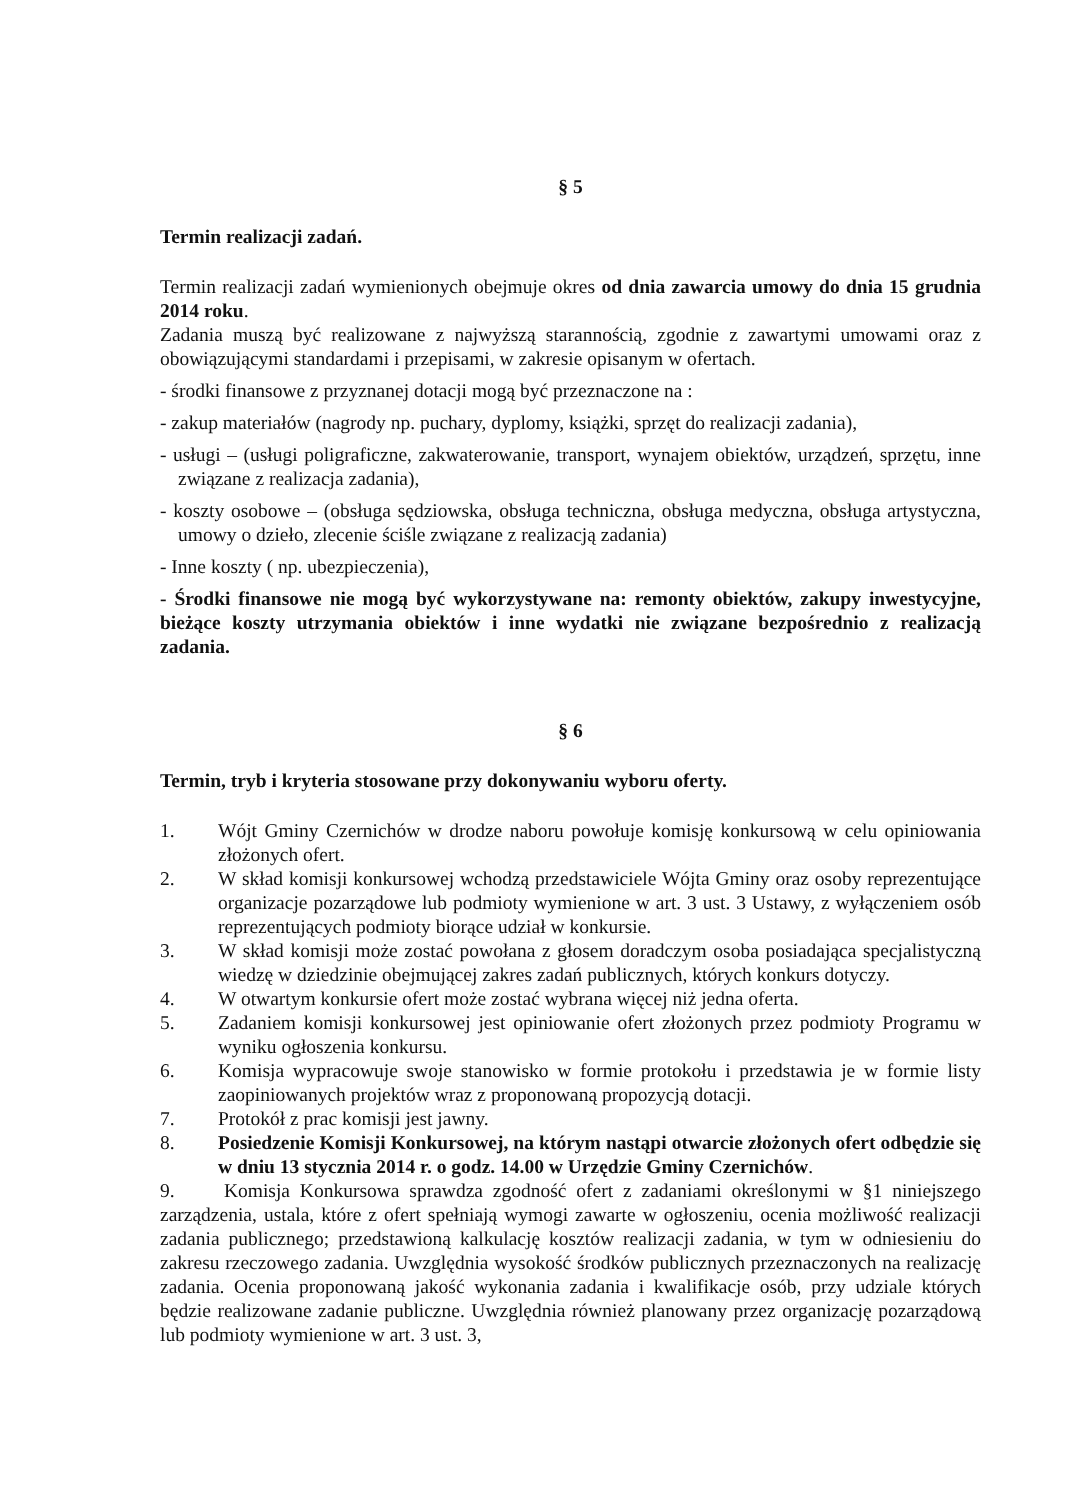§ 5
Termin realizacji zadań.
Termin realizacji zadań wymienionych obejmuje okres od dnia zawarcia umowy do dnia 15 grudnia 2014 roku.
Zadania muszą być realizowane z najwyższą starannością, zgodnie z zawartymi umowami oraz z obowiązującymi standardami i przepisami, w zakresie opisanym w ofertach.
- środki finansowe z przyznanej dotacji mogą być przeznaczone na :
- zakup materiałów (nagrody np. puchary, dyplomy, książki, sprzęt do realizacji zadania),
- usługi – (usługi poligraficzne, zakwaterowanie, transport, wynajem obiektów, urządzeń, sprzętu, inne związane z realizacja zadania),
- koszty osobowe – (obsługa sędziowska, obsługa techniczna, obsługa medyczna, obsługa artystyczna, umowy o dzieło, zlecenie ściśle związane z realizacją zadania)
- Inne koszty ( np. ubezpieczenia),
- Środki finansowe nie mogą być wykorzystywane na: remonty obiektów, zakupy inwestycyjne, bieżące koszty utrzymania obiektów i inne wydatki nie związane bezpośrednio z realizacją zadania.
§ 6
Termin, tryb i kryteria stosowane przy dokonywaniu wyboru oferty.
1. Wójt Gminy Czernichów w drodze naboru powołuje komisję konkursową w celu opiniowania złożonych ofert.
2. W skład komisji konkursowej wchodzą przedstawiciele Wójta Gminy oraz osoby reprezentujące organizacje pozarządowe lub podmioty wymienione w art. 3 ust. 3 Ustawy, z wyłączeniem osób reprezentujących podmioty biorące udział w konkursie.
3. W skład komisji może zostać powołana z głosem doradczym osoba posiadająca specjalistyczną wiedzę w dziedzinie obejmującej zakres zadań publicznych, których konkurs dotyczy.
4. W otwartym konkursie ofert może zostać wybrana więcej niż jedna oferta.
5. Zadaniem komisji konkursowej jest opiniowanie ofert złożonych przez podmioty Programu w wyniku ogłoszenia konkursu.
6. Komisja wypracowuje swoje stanowisko w formie protokołu i przedstawia je w formie listy zaopiniowanych projektów wraz z proponowaną propozycją dotacji.
7. Protokół z prac komisji jest jawny.
8. Posiedzenie Komisji Konkursowej, na którym nastąpi otwarcie złożonych ofert odbędzie się w dniu 13 stycznia 2014 r. o godz. 14.00 w Urzędzie Gminy Czernichów.
9. Komisja Konkursowa sprawdza zgodność ofert z zadaniami określonymi w §1 niniejszego zarządzenia, ustala, które z ofert spełniają wymogi zawarte w ogłoszeniu, ocenia możliwość realizacji zadania publicznego; przedstawioną kalkulację kosztów realizacji zadania, w tym w odniesieniu do zakresu rzeczowego zadania. Uwzględnia wysokość środków publicznych przeznaczonych na realizację zadania. Ocenia proponowaną jakość wykonania zadania i kwalifikacje osób, przy udziale których będzie realizowane zadanie publiczne. Uwzględnia również planowany przez organizację pozarządową lub podmioty wymienione w art. 3 ust. 3,